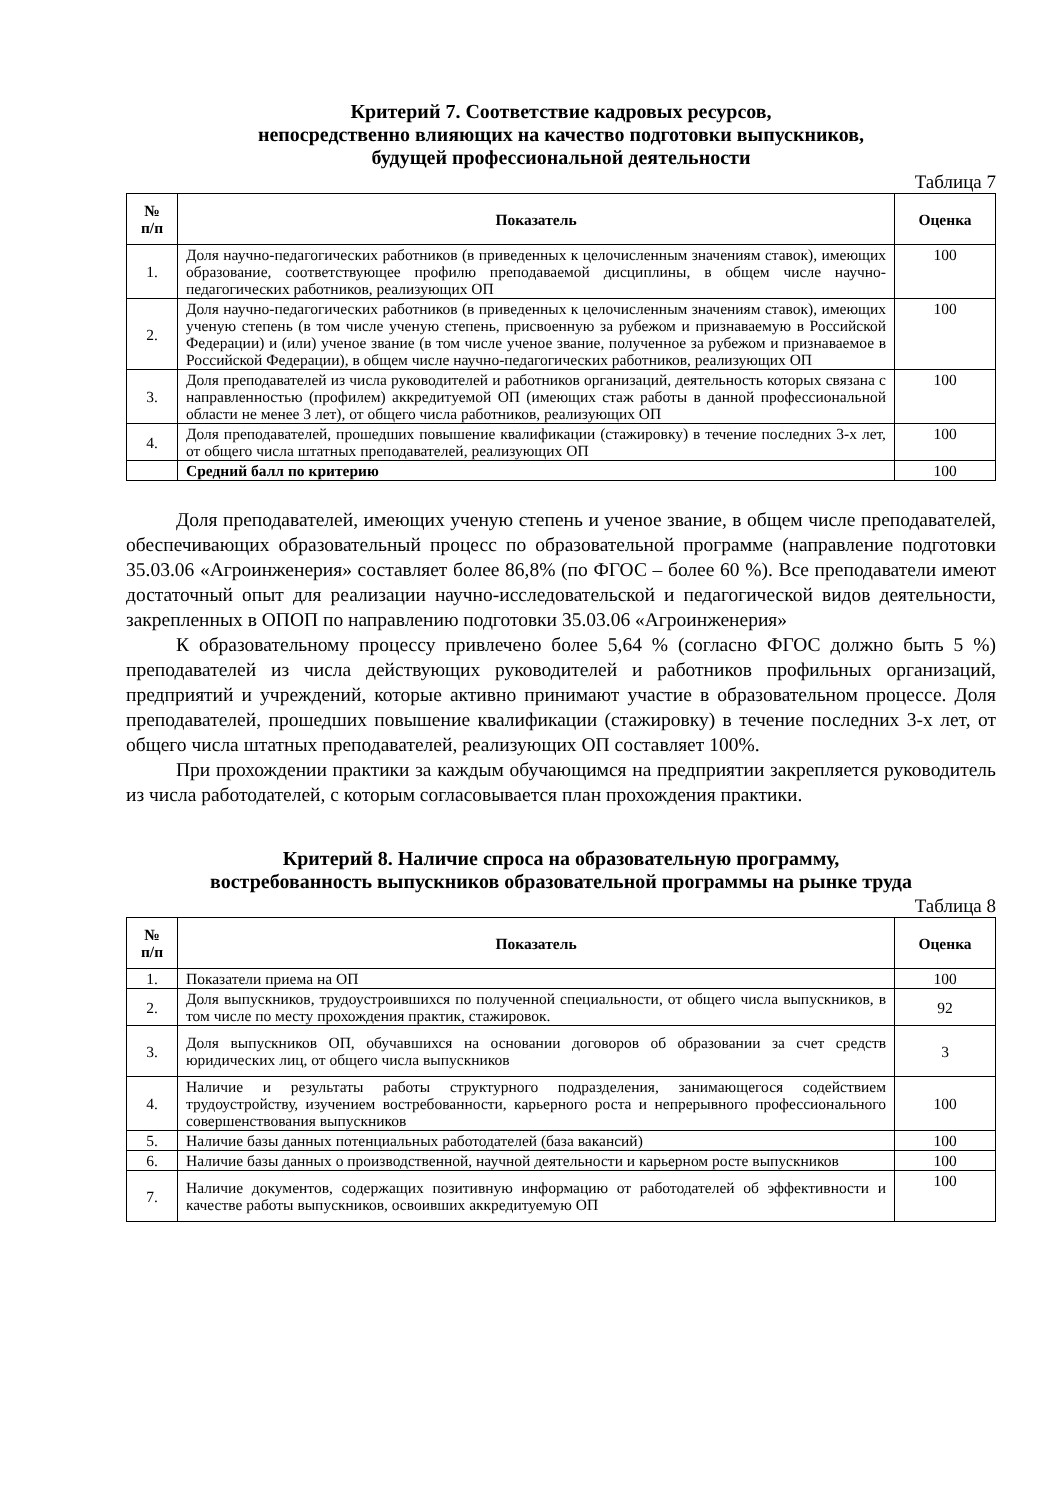Критерий 7. Соответствие кадровых ресурсов,
непосредственно влияющих на качество подготовки выпускников,
будущей профессиональной деятельности
Таблица 7
| № п/п | Показатель | Оценка |
| --- | --- | --- |
| 1. | Доля научно-педагогических работников (в приведенных к целочисленным значениям ставок), имеющих образование, соответствующее профилю преподаваемой дисциплины, в общем числе научно-педагогических работников, реализующих ОП | 100 |
| 2. | Доля научно-педагогических работников (в приведенных к целочисленным значениям ставок), имеющих ученую степень (в том числе ученую степень, присвоенную за рубежом и признаваемую в Российской Федерации) и (или) ученое звание (в том числе ученое звание, полученное за рубежом и признаваемое в Российской Федерации), в общем числе научно-педагогических работников, реализующих ОП | 100 |
| 3. | Доля преподавателей из числа руководителей и работников организаций, деятельность которых связана с направленностью (профилем) аккредитуемой ОП (имеющих стаж работы в данной профессиональной области не менее 3 лет), от общего числа работников, реализующих ОП | 100 |
| 4. | Доля преподавателей, прошедших повышение квалификации (стажировку) в течение последних 3-х лет, от общего числа штатных преподавателей, реализующих ОП | 100 |
| | Средний балл по критерию | 100 |
Доля преподавателей, имеющих ученую степень и ученое звание, в общем числе преподавателей, обеспечивающих образовательный процесс по образовательной программе (направление подготовки 35.03.06 «Агроинженерия» составляет более 86,8% (по ФГОС – более 60 %). Все преподаватели имеют достаточный опыт для реализации научно-исследовательской и педагогической видов деятельности, закрепленных в ОПОП по направлению подготовки 35.03.06 «Агроинженерия»
К образовательному процессу привлечено более 5,64 % (согласно ФГОС должно быть 5 %) преподавателей из числа действующих руководителей и работников профильных организаций, предприятий и учреждений, которые активно принимают участие в образовательном процессе. Доля преподавателей, прошедших повышение квалификации (стажировку) в течение последних 3-х лет, от общего числа штатных преподавателей, реализующих ОП составляет 100%.
При прохождении практики за каждым обучающимся на предприятии закрепляется руководитель из числа работодателей, с которым согласовывается план прохождения практики.
Критерий 8. Наличие спроса на образовательную программу,
востребованность выпускников образовательной программы на рынке труда
Таблица 8
| № п/п | Показатель | Оценка |
| --- | --- | --- |
| 1. | Показатели приема на ОП | 100 |
| 2. | Доля выпускников, трудоустроившихся по полученной специальности, от общего числа выпускников, в том числе по месту прохождения практик, стажировок. | 92 |
| 3. | Доля выпускников ОП, обучавшихся на основании договоров об образовании за счет средств юридических лиц, от общего числа выпускников | 3 |
| 4. | Наличие и результаты работы структурного подразделения, занимающегося содействием трудоустройству, изучением востребованности, карьерного роста и непрерывного профессионального совершенствования выпускников | 100 |
| 5. | Наличие базы данных потенциальных работодателей (база вакансий) | 100 |
| 6. | Наличие базы данных о производственной, научной деятельности и карьерном росте выпускников | 100 |
| 7. | Наличие документов, содержащих позитивную информацию от работодателей об эффективности и качестве работы выпускников, освоивших аккредитуемую ОП | 100 |